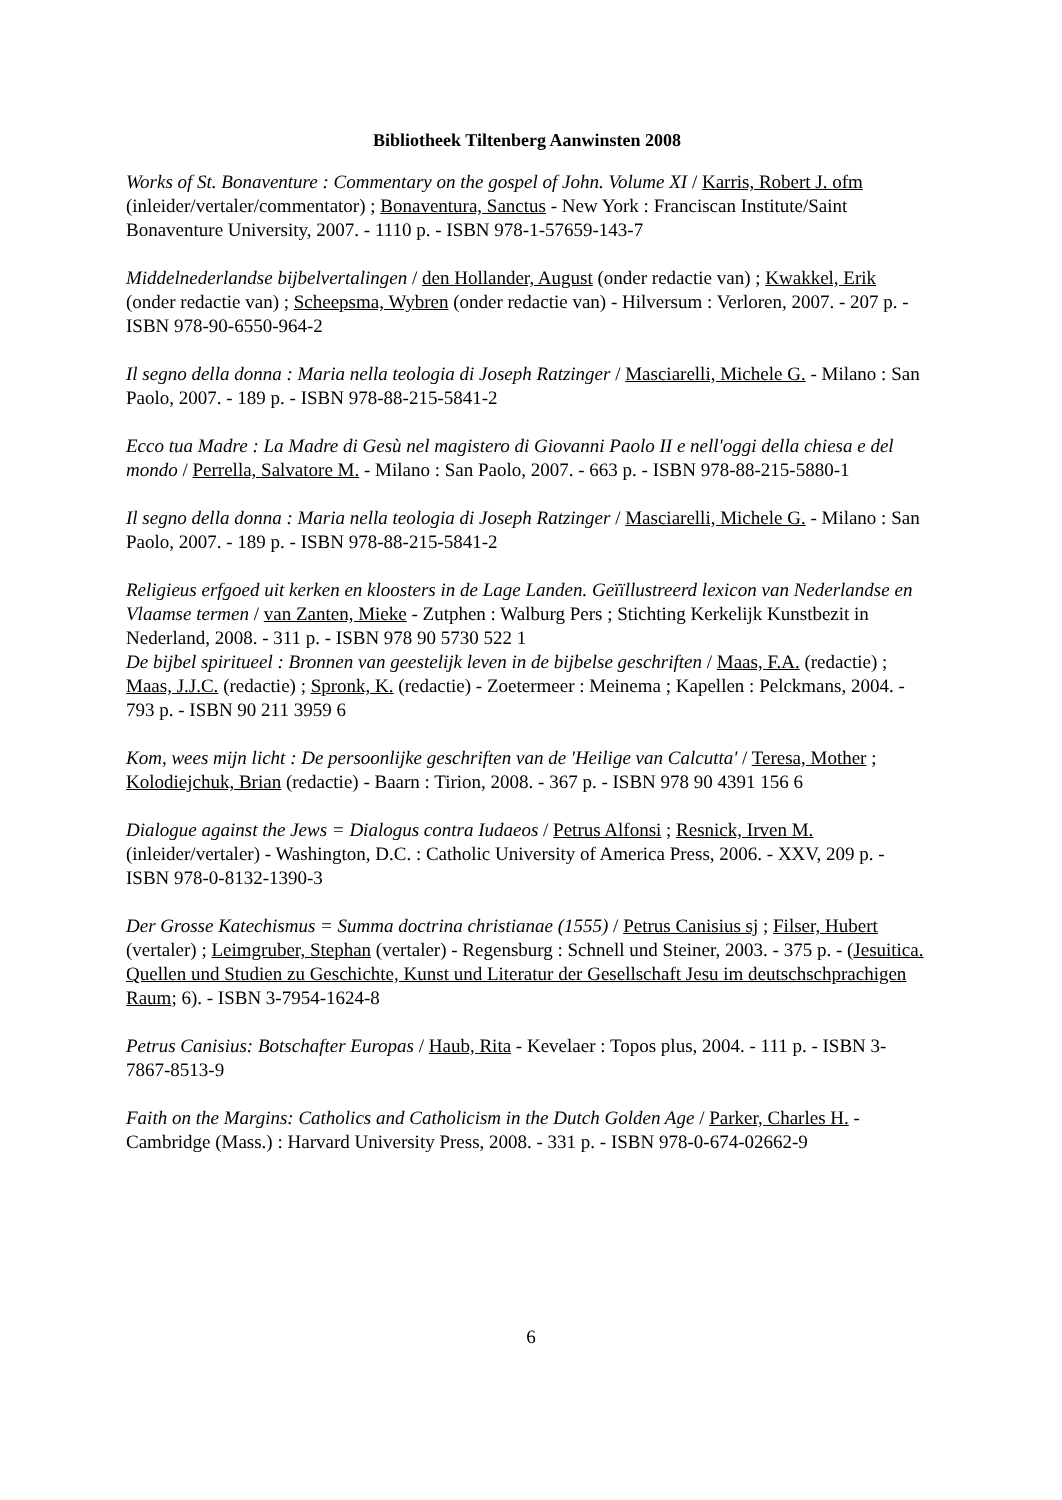Bibliotheek Tiltenberg Aanwinsten 2008
Works of St. Bonaventure : Commentary on the gospel of John. Volume XI / Karris, Robert J. ofm (inleider/vertaler/commentator) ; Bonaventura, Sanctus - New York : Franciscan Institute/Saint Bonaventure University, 2007. - 1110 p. - ISBN 978-1-57659-143-7
Middelnederlandse bijbelvertalingen / den Hollander, August (onder redactie van) ; Kwakkel, Erik (onder redactie van) ; Scheepsma, Wybren (onder redactie van) - Hilversum : Verloren, 2007. - 207 p. - ISBN 978-90-6550-964-2
Il segno della donna : Maria nella teologia di Joseph Ratzinger / Masciarelli, Michele G. - Milano : San Paolo, 2007. - 189 p. - ISBN 978-88-215-5841-2
Ecco tua Madre : La Madre di Gesù nel magistero di Giovanni Paolo II e nell'oggi della chiesa e del mondo / Perrella, Salvatore M. - Milano : San Paolo, 2007. - 663 p. - ISBN 978-88-215-5880-1
Il segno della donna : Maria nella teologia di Joseph Ratzinger / Masciarelli, Michele G. - Milano : San Paolo, 2007. - 189 p. - ISBN 978-88-215-5841-2
Religieus erfgoed uit kerken en kloosters in de Lage Landen. Geïïllustreerd lexicon van Nederlandse en Vlaamse termen / van Zanten, Mieke - Zutphen : Walburg Pers ; Stichting Kerkelijk Kunstbezit in Nederland, 2008. - 311 p. - ISBN 978 90 5730 522 1
De bijbel spiritueel : Bronnen van geestelijk leven in de bijbelse geschriften / Maas, F.A. (redactie) ; Maas, J.J.C. (redactie) ; Spronk, K. (redactie) - Zoetermeer : Meinema ; Kapellen : Pelckmans, 2004. - 793 p. - ISBN 90 211 3959 6
Kom, wees mijn licht : De persoonlijke geschriften van de 'Heilige van Calcutta' / Teresa, Mother ; Kolodiejchuk, Brian (redactie) - Baarn : Tirion, 2008. - 367 p. - ISBN 978 90 4391 156 6
Dialogue against the Jews = Dialogus contra Iudaeos / Petrus Alfonsi ; Resnick, Irven M. (inleider/vertaler) - Washington, D.C. : Catholic University of America Press, 2006. - XXV, 209 p. - ISBN 978-0-8132-1390-3
Der Grosse Katechismus = Summa doctrina christianae (1555) / Petrus Canisius sj ; Filser, Hubert (vertaler) ; Leimgruber, Stephan (vertaler) - Regensburg : Schnell und Steiner, 2003. - 375 p. - (Jesuitica. Quellen und Studien zu Geschichte, Kunst und Literatur der Gesellschaft Jesu im deutschschprachigen Raum; 6). - ISBN 3-7954-1624-8
Petrus Canisius: Botschafter Europas / Haub, Rita - Kevelaer : Topos plus, 2004. - 111 p. - ISBN 3-7867-8513-9
Faith on the Margins: Catholics and Catholicism in the Dutch Golden Age / Parker, Charles H. - Cambridge (Mass.) : Harvard University Press, 2008. - 331 p. - ISBN 978-0-674-02662-9
6